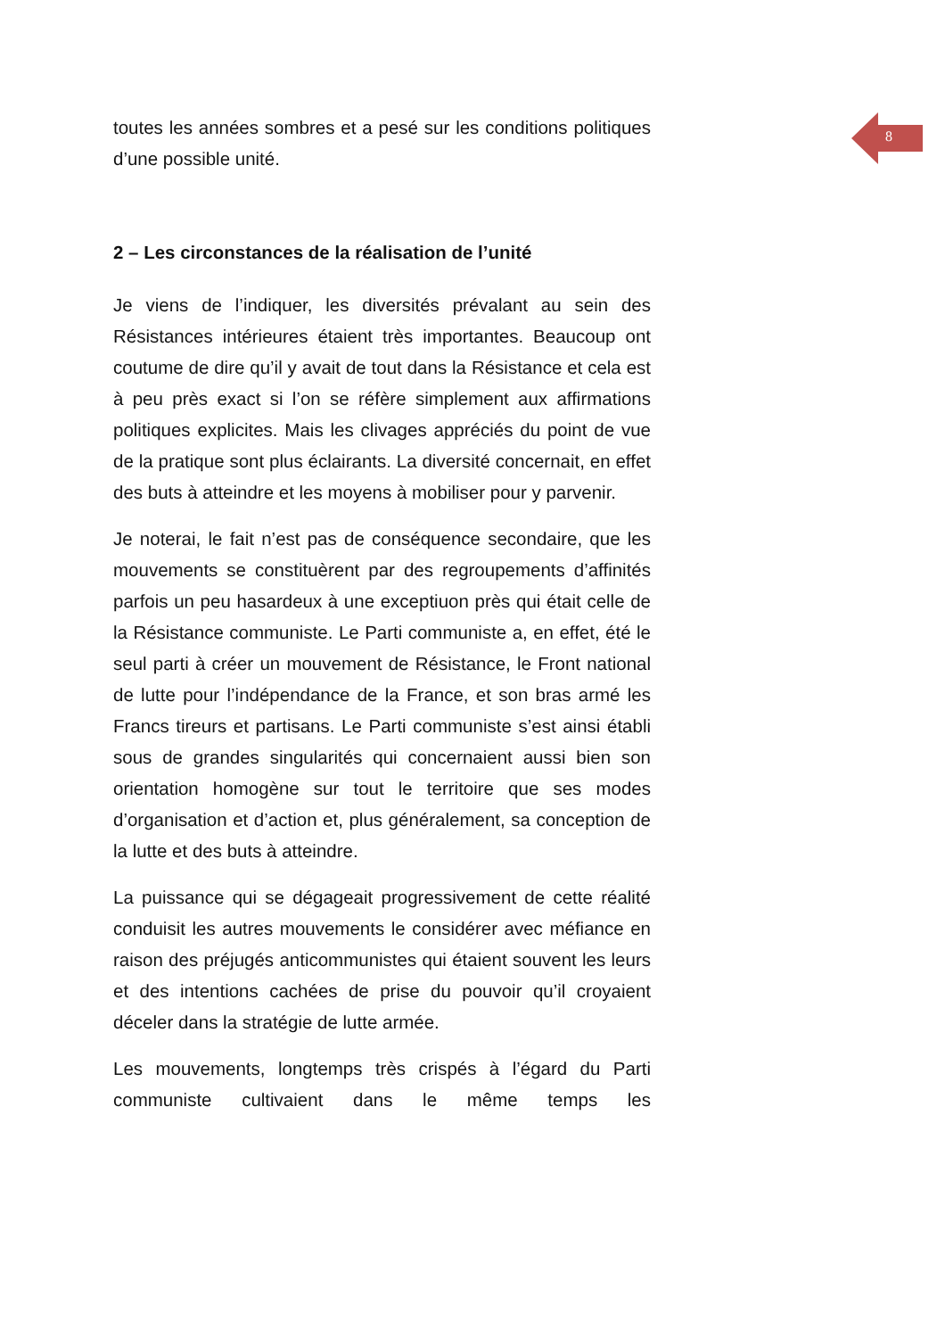8
toutes les années sombres et a pesé sur les conditions politiques d’une possible unité.
2 – Les circonstances de la réalisation de l’unité
Je viens de l’indiquer, les diversités prévalant au sein des Résistances intérieures étaient très importantes. Beaucoup ont coutume de dire qu’il y avait de tout dans la Résistance et cela est à peu près exact si l’on se réfère simplement aux affirmations politiques explicites. Mais les clivages appréciés du point de vue de la pratique sont plus éclairants. La diversité concernait, en effet des buts à atteindre et les moyens à mobiliser pour y parvenir.
Je noterai, le fait n’est pas de conséquence secondaire, que les mouvements se constituèrent par des regroupements d’affinités parfois un peu hasardeux à une exceptiuon près qui était celle de la Résistance communiste. Le Parti communiste a, en effet, été le seul parti à créer un mouvement de Résistance, le Front national de lutte pour l’indépendance de la France, et son bras armé les Francs tireurs et partisans. Le Parti communiste s’est ainsi établi sous de grandes singularités qui concernaient aussi bien son orientation homogène sur tout le territoire que ses modes d’organisation et d’action et, plus généralement, sa conception de la lutte et des buts à atteindre.
La puissance qui se dégageait progressivement de cette réalité conduisit les autres mouvements le considérer avec méfiance en raison des préjugés anticommunistes qui étaient souvent les leurs et des intentions cachées de prise du pouvoir qu’il croyaient déceler dans la stratégie de lutte armée.
Les mouvements, longtemps très crispés à l’égard du Parti communiste cultivaient dans le même temps les